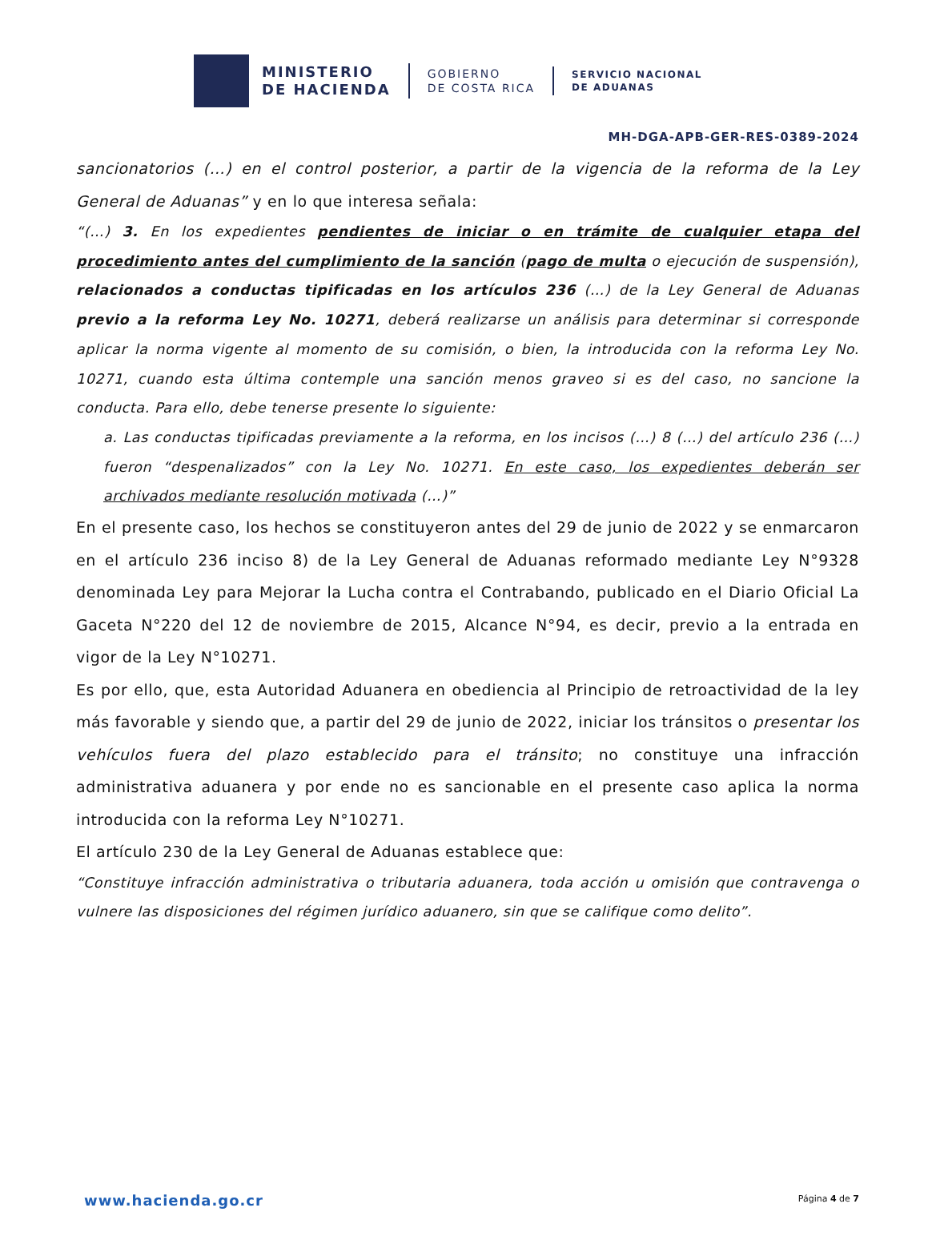MINISTERIO
DE HACIENDA
GOBIERNO
DE COSTA RICA
SERVICIO NACIONAL
DE ADUANAS
MH-DGA-APB-GER-RES-0389-2024
sancionatorios (…) en el control posterior, a partir de la vigencia de la reforma de la Ley General de Aduanas” y en lo que interesa señala:
“(…) 3. En los expedientes pendientes de iniciar o en trámite de cualquier etapa del procedimiento antes del cumplimiento de la sanción (pago de multa o ejecución de suspensión), relacionados a conductas tipificadas en los artículos 236 (…) de la Ley General de Aduanas previo a la reforma Ley No. 10271, deberá realizarse un análisis para determinar si corresponde aplicar la norma vigente al momento de su comisión, o bien, la introducida con la reforma Ley No. 10271, cuando esta última contemple una sanción menos graveo si es del caso, no sancione la conducta. Para ello, debe tenerse presente lo siguiente:
a. Las conductas tipificadas previamente a la reforma, en los incisos (…) 8 (…) del artículo 236 (…) fueron “despenalizados” con la Ley No. 10271. En este caso, los expedientes deberán ser archivados mediante resolución motivada (…)”
En el presente caso, los hechos se constituyeron antes del 29 de junio de 2022 y se enmarcaron en el artículo 236 inciso 8) de la Ley General de Aduanas reformado mediante Ley N°9328 denominada Ley para Mejorar la Lucha contra el Contrabando, publicado en el Diario Oficial La Gaceta N°220 del 12 de noviembre de 2015, Alcance N°94, es decir, previo a la entrada en vigor de la Ley N°10271.
Es por ello, que, esta Autoridad Aduanera en obediencia al Principio de retroactividad de la ley más favorable y siendo que, a partir del 29 de junio de 2022, iniciar los tránsitos o presentar los vehículos fuera del plazo establecido para el tránsito; no constituye una infracción administrativa aduanera y por ende no es sancionable en el presente caso aplica la norma introducida con la reforma Ley N°10271.
El artículo 230 de la Ley General de Aduanas establece que:
“Constituye infracción administrativa o tributaria aduanera, toda acción u omisión que contravenga o vulnere las disposiciones del régimen jurídico aduanero, sin que se califique como delito”.
www.hacienda.go.cr Página 4 de 7